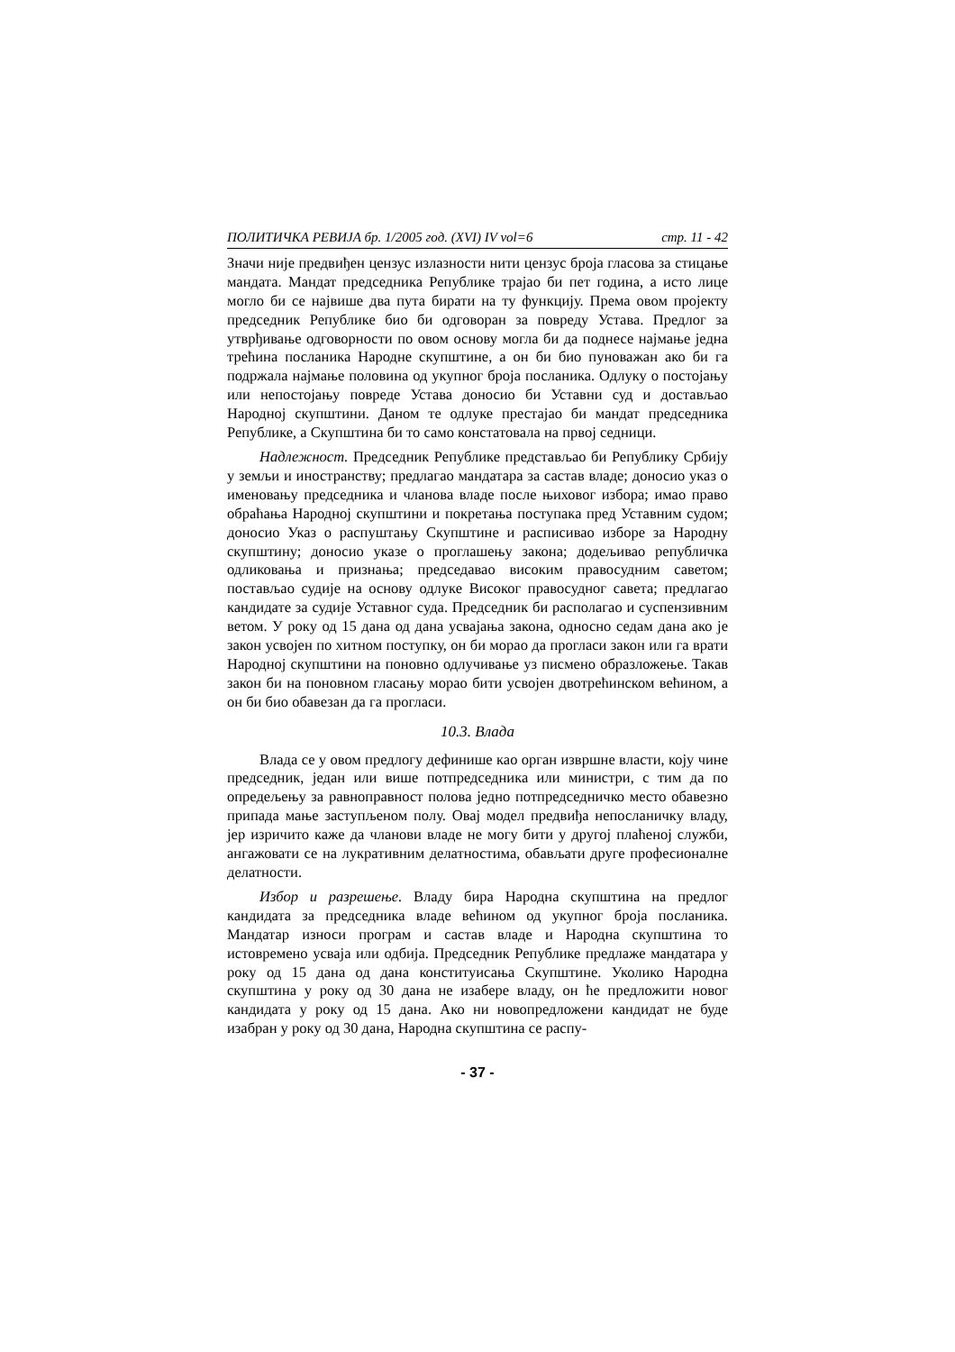ПОЛИТИЧКА РЕВИЈА бр. 1/2005 год. (XVI) IV vol=6 стр. 11 - 42
Значи није предвиђен цензус излазности нити цензус броја гласова за стицање мандата. Мандат председника Републике трајао би пет година, а исто лице могло би се највише два пута бирати на ту функцију. Према овом пројекту председник Републике био би одговоран за повреду Устава. Предлог за утврђивање одговорности по овом основу могла би да поднесе најмање једна трећина посланика Народне скупштине, а он би био пуноважан ако би га подржала најмање половина од укупног броја посланика. Одлуку о постојању или непостојању повреде Устава доносио би Уставни суд и достављао Народној скупштини. Даном те одлуке престајао би мандат председника Републике, а Скупштина би то само констатовала на првој седници.
Надлежност. Председник Републике представљао би Републику Србију у земљи и иностранству; предлагао мандатара за састав владе; доносио указ о именовању председника и чланова владе после њиховог избора; имао право обраћања Народној скупштини и покретања поступака пред Уставним судом; доносио Указ о распуштању Скупштине и расписивао изборе за Народну скупштину; доносио указе о проглашењу закона; додељивао републичка одликовања и признања; председавао високим правосудним саветом; постављао судије на основу одлуке Високог правосудног савета; предлагао кандидате за судије Уставног суда. Председник би располагао и суспензивним ветом. У року од 15 дана од дана усвајања закона, односно седам дана ако је закон усвојен по хитном поступку, он би морао да прогласи закон или га врати Народној скупштини на поновно одлучивање уз писмено образложење. Такав закон би на поновном гласању морао бити усвојен двотрећинском већином, а он би био обавезан да га прогласи.
10.3. Влада
Влада се у овом предлогу дефинише као орган извршне власти, коју чине председник, један или више потпредседника или министри, с тим да по опредељењу за равноправност полова једно потпредседничко место обавезно припада мање заступљеном полу. Овај модел предвиђа непосланичку владу, јер изричито каже да чланови владе не могу бити у другој плаћеној служби, ангажовати се на лукративним делатностима, обављати друге професионалне делатности.
Избор и разрешење. Владу бира Народна скупштина на предлог кандидата за председника владе већином од укупног броја посланика. Мандатар износи програм и састав владе и Народна скупштина то истовремено усваја или одбија. Председник Републике предлаже мандатара у року од 15 дана од дана конституисања Скупштине. Уколико Народна скупштина у року од 30 дана не изабере владу, он ће предложити новог кандидата у року од 15 дана. Ако ни новопредложени кандидат не буде изабран у року од 30 дана, Народна скупштина се распу-
- 37 -